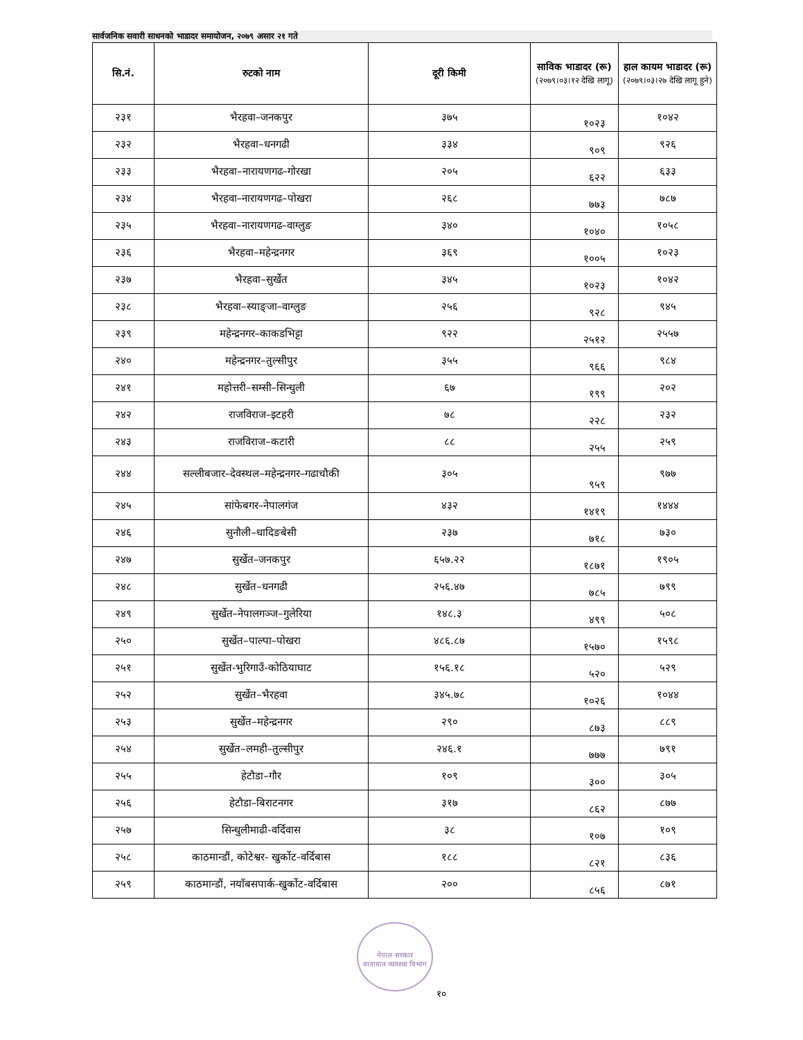सार्वजनिक सवारी साधनको भाडादर समायोजन, २०७९ असार २१ गते
| सि.नं. | रुटको नाम | दूरी किमी | साविक भाडादर (रू) (२०७९।०३।१२ देखि लागू) | हाल कायम भाडादर (रू) (२०७९।०३।२७ देखि लागू हुने) |
| --- | --- | --- | --- | --- |
| २३१ | भैरहवा–जनकपुर | ३७५ | १०२३ | १०४२ |
| २३२ | भैरहवा–धनगढी | ३३४ | ९०९ | ९२६ |
| २३३ | भैरहवा–नारायणगढ–गोरखा | २०५ | ६२२ | ६३३ |
| २३४ | भैरहवा–नारायणगढ–पोखरा | २६८ | ७७३ | ७८७ |
| २३५ | भैरहवा–नारायणगढ–वाग्लुङ | ३४० | १०४० | १०५८ |
| २३६ | भैरहवा–महेन्द्रनगर | ३६९ | १००५ | १०२३ |
| २३७ | भैरहवा–सुर्खेत | ३४५ | १०२३ | १०४२ |
| २३८ | भैरहवा–स्याङ्जा–वाग्लुङ | २५६ | ९२८ | ९४५ |
| २३९ | महेन्द्रनगर–काकडभिट्टा | ९२२ | २५१२ | २५५७ |
| २४० | महेन्द्रनगर–तुल्सीपुर | ३५५ | ९६६ | ९८४ |
| २४१ | महोत्तरी–सम्सी–सिन्धुली | ६७ | १९९ | २०२ |
| २४२ | राजविराज–इटहरी | ७८ | २२८ | २३२ |
| २४३ | राजविराज–कटारी | ८८ | २५५ | २५९ |
| २४४ | सल्लीबजार–देवस्थल–महेन्द्रनगर–गढाचौकी | ३०५ | ९५९ | ९७७ |
| २४५ | सांफेबगर–नेपालगंज | ४३२ | १४१९ | १४४४ |
| २४६ | सुनौली–धादिङबेसी | २३७ | ७१८ | ७३० |
| २४७ | सुर्खेत–जनकपुर | ६५७.२२ | १८७१ | १९०५ |
| २४८ | सुर्खेत–धनगढी | २५६.४७ | ७८५ | ७९९ |
| २४९ | सुर्खेत–नेपालगञ्ज–गुलेरिया | १४८.३ | ४९९ | ५०८ |
| २५० | सुर्खेत–पाल्पा–पोखरा | ४८६.८७ | १५७० | १५९८ |
| २५१ | सुर्खेत-भुरिगाउँ-कोठियाघाट | १५६.१८ | ५२० | ५२९ |
| २५२ | सुर्खेत–भैरहवा | ३४५.७८ | १०२६ | १०४४ |
| २५३ | सुर्खेत–महेन्द्रनगर | २९० | ८७३ | ८८९ |
| २५४ | सुर्खेत–लमही–तुल्सीपुर | २४६.१ | ७७७ | ७९१ |
| २५५ | हेटौडा–गौर | १०९ | ३०० | ३०५ |
| २५६ | हेटौडा–बिराटनगर | ३१७ | ८६२ | ८७७ |
| २५७ | सिन्धुलीमाढी-वर्दिवास | ३८ | १०७ | १०९ |
| २५८ | काठमान्डौं, कोटेश्वर- खुर्कोट-वर्दिबास | १८८ | ८२१ | ८३६ |
| २५९ | काठमान्डौं, नयाँबसपार्क-खुर्कोट-वर्दिबास | २०० | ८५६ | ८७१ |
नेपाल सरकार
यातायात व्यवस्था विभाग
१०